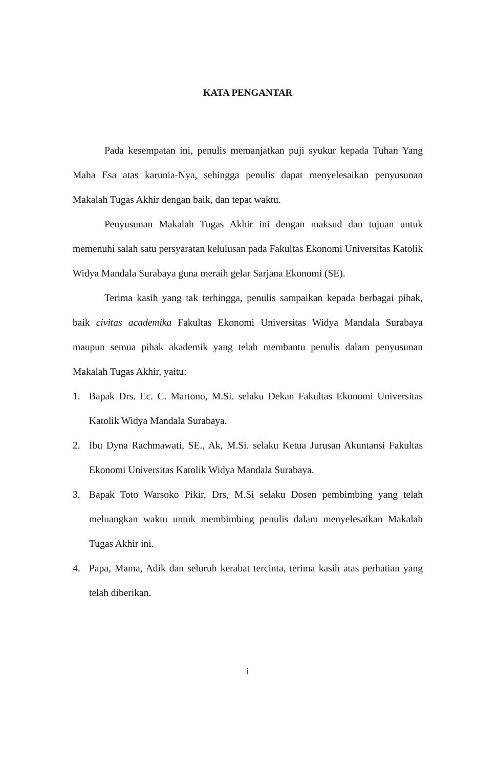KATA PENGANTAR
Pada kesempatan ini, penulis memanjatkan puji syukur kepada Tuhan Yang Maha Esa atas karunia-Nya, sehingga penulis dapat menyelesaikan penyusunan Makalah Tugas Akhir dengan baik, dan tepat waktu.
Penyusunan Makalah Tugas Akhir ini dengan maksud dan tujuan untuk memenuhi salah satu persyaratan kelulusan pada Fakultas Ekonomi Universitas Katolik Widya Mandala Surabaya guna meraih gelar Sarjana Ekonomi (SE).
Terima kasih yang tak terhingga, penulis sampaikan kepada berbagai pihak, baik civitas academika Fakultas Ekonomi Universitas Widya Mandala Surabaya maupun semua pihak akademik yang telah membantu penulis dalam penyusunan Makalah Tugas Akhir, yaitu:
1. Bapak Drs. Ec. C. Martono, M.Si. selaku Dekan Fakultas Ekonomi Universitas Katolik Widya Mandala Surabaya.
2. Ibu Dyna Rachmawati, SE., Ak, M.Si. selaku Ketua Jurusan Akuntansi Fakultas Ekonomi Universitas Katolik Widya Mandala Surabaya.
3. Bapak Toto Warsoko Pikir, Drs, M.Si selaku Dosen pembimbing yang telah meluangkan waktu untuk membimbing penulis dalam menyelesaikan Makalah Tugas Akhir ini.
4. Papa, Mama, Adik dan seluruh kerabat tercinta, terima kasih atas perhatian yang telah diberikan.
i